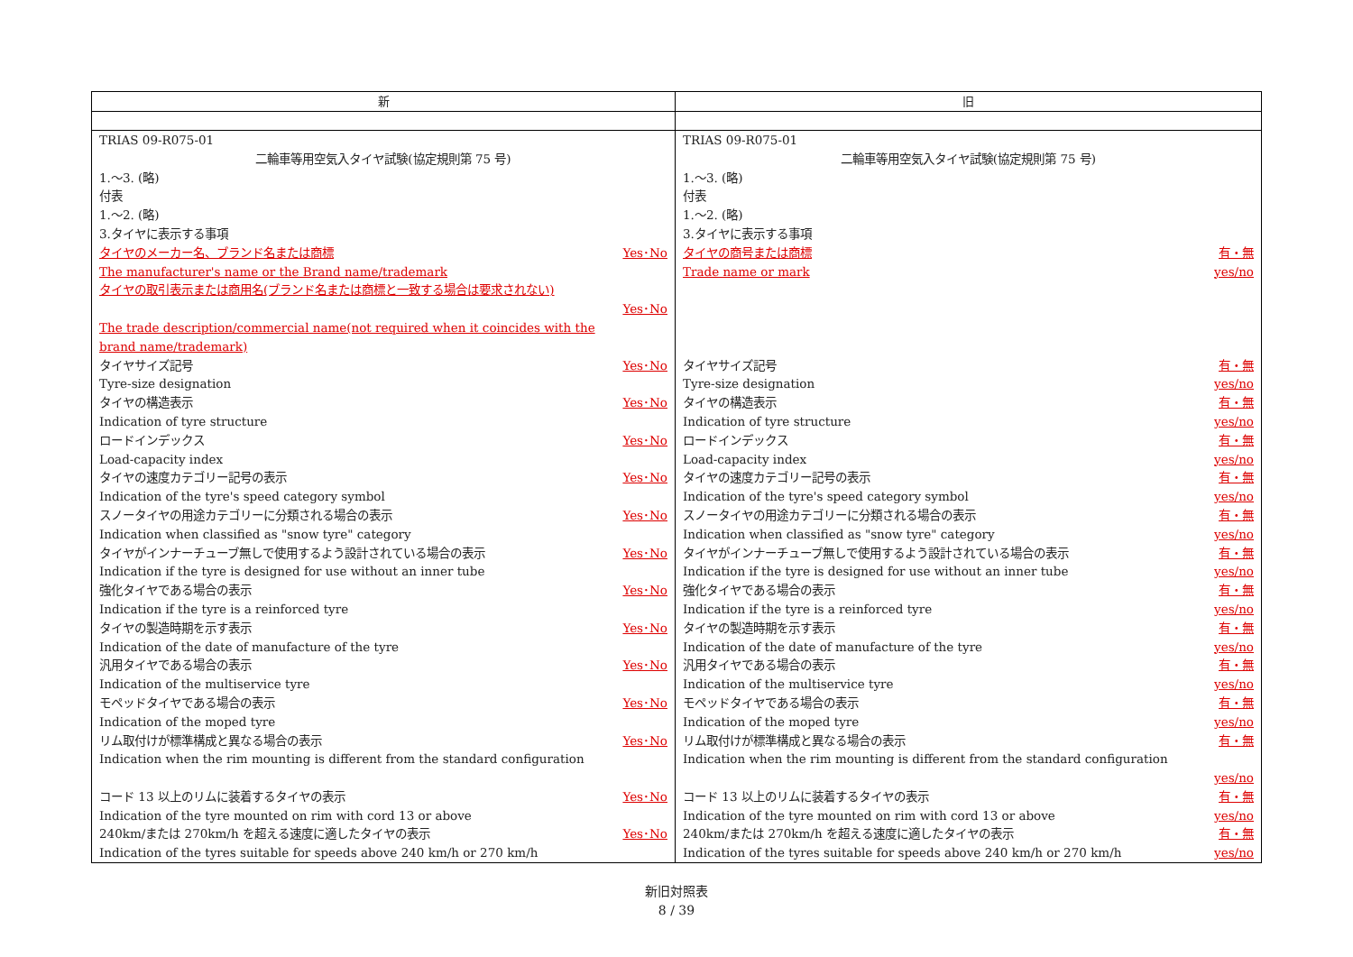| 新 | 旧 |
| --- | --- |
| TRIAS 09-R075-01 二輪車等用空気入タイヤ試験(協定規則第 75 号) 1.～3. (略) 付表 1.～2. (略) 3.タイヤに表示する事項 タイヤのメーカー名、ブランド名または商標 Yes･No The manufacturer's name or the Brand name/trademark タイヤの取引表示または商用名(ブランド名または商標と一致する場合は要求されない) Yes･No The trade description/commercial name(not required when it coincides with the brand name/trademark) タイヤサイズ記号 Yes･No Tyre-size designation タイヤの構造表示 Yes･No Indication of tyre structure ロードインデックス Yes･No Load-capacity index タイヤの速度カテゴリー記号の表示 Yes･No Indication of the tyre's speed category symbol スノータイヤの用途カテゴリーに分類される場合の表示 Yes･No Indication when classified as "snow tyre" category タイヤがインナーチューブ無しで使用するよう設計されている場合の表示 Yes･No Indication if the tyre is designed for use without an inner tube 強化タイヤである場合の表示 Yes･No Indication if the tyre is a reinforced tyre タイヤの製造時期を示す表示 Yes･No Indication of the date of manufacture of the tyre 汎用タイヤである場合の表示 Yes･No Indication of the multiservice tyre モペッドタイヤである場合の表示 Yes･No Indication of the moped tyre リム取付けが標準構成と異なる場合の表示 Yes･No Indication when the rim mounting is different from the standard configuration コード 13 以上のリムに装着するタイヤの表示 Yes･No Indication of the tyre mounted on rim with cord 13 or above 240km/または 270km/h を超える速度に適したタイヤの表示 Yes･No Indication of the tyres suitable for speeds above 240 km/h or 270 km/h | TRIAS 09-R075-01 二輪車等用空気入タイヤ試験(協定規則第 75 号) 1.～3. (略) 付表 1.～2. (略) 3.タイヤに表示する事項 タイヤの商号または商標 有・無 Trade name or mark yes/no タイヤサイズ記号 有・無 Tyre-size designation yes/no タイヤの構造表示 有・無 Indication of tyre structure yes/no ロードインデックス 有・無 Load-capacity index yes/no タイヤの速度カテゴリー記号の表示 有・無 Indication of the tyre's speed category symbol yes/no スノータイヤの用途カテゴリーに分類される場合の表示 有・無 Indication when classified as "snow tyre" category yes/no タイヤがインナーチューブ無しで使用するよう設計されている場合の表示 有・無 Indication if the tyre is designed for use without an inner tube yes/no 強化タイヤである場合の表示 有・無 Indication if the tyre is a reinforced tyre yes/no タイヤの製造時期を示す表示 有・無 Indication of the date of manufacture of the tyre yes/no 汎用タイヤである場合の表示 有・無 Indication of the multiservice tyre yes/no モペッドタイヤである場合の表示 有・無 Indication of the moped tyre yes/no リム取付けが標準構成と異なる場合の表示 有・無 Indication when the rim mounting is different from the standard configuration yes/no コード 13 以上のリムに装着するタイヤの表示 有・無 Indication of the tyre mounted on rim with cord 13 or above yes/no 240km/または 270km/h を超える速度に適したタイヤの表示 有・無 Indication of the tyres suitable for speeds above 240 km/h or 270 km/h yes/no |
新旧対照表
8 / 39